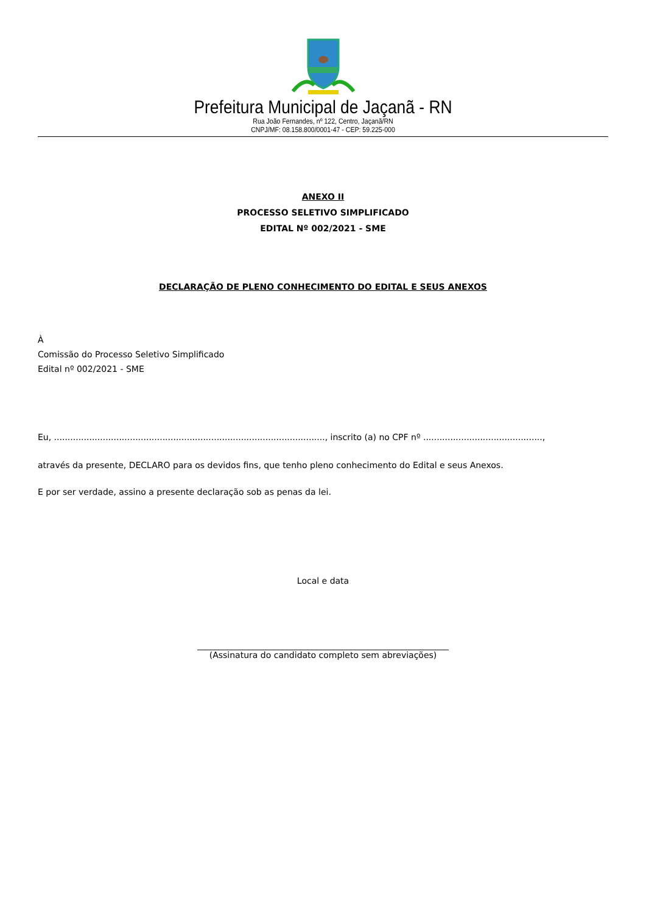Prefeitura Municipal de Jaçanã - RN
Rua João Fernandes, nº 122, Centro, Jaçanã/RN
CNPJ/MF: 08.158.800/0001-47 - CEP: 59.225-000
ANEXO II
PROCESSO SELETIVO SIMPLIFICADO
EDITAL Nº 002/2021 - SME
DECLARAÇÃO DE PLENO CONHECIMENTO DO EDITAL E SEUS ANEXOS
À
Comissão do Processo Seletivo Simplificado
Edital nº 002/2021 - SME
Eu, ...................................................................................................., inscrito (a) no CPF nº ............................................,
através da presente, DECLARO para os devidos fins, que tenho pleno conhecimento do Edital e seus Anexos.
E por ser verdade, assino a presente declaração sob as penas da lei.
Local e data
___________________________________________________________
(Assinatura do candidato completo sem abreviações)